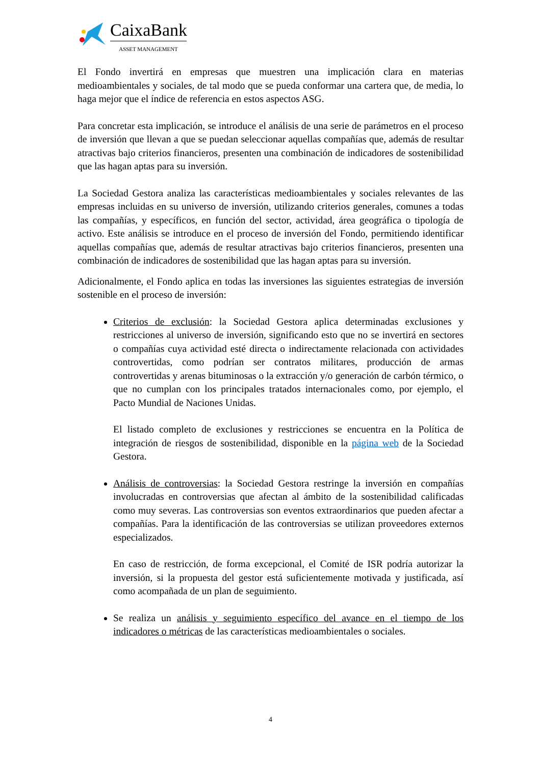CaixaBank
ASSET MANAGEMENT
El Fondo invertirá en empresas que muestren una implicación clara en materias medioambientales y sociales, de tal modo que se pueda conformar una cartera que, de media, lo haga mejor que el índice de referencia en estos aspectos ASG.
Para concretar esta implicación, se introduce el análisis de una serie de parámetros en el proceso de inversión que llevan a que se puedan seleccionar aquellas compañías que, además de resultar atractivas bajo criterios financieros, presenten una combinación de indicadores de sostenibilidad que las hagan aptas para su inversión.
La Sociedad Gestora analiza las características medioambientales y sociales relevantes de las empresas incluidas en su universo de inversión, utilizando criterios generales, comunes a todas las compañías, y específicos, en función del sector, actividad, área geográfica o tipología de activo. Este análisis se introduce en el proceso de inversión del Fondo, permitiendo identificar aquellas compañías que, además de resultar atractivas bajo criterios financieros, presenten una combinación de indicadores de sostenibilidad que las hagan aptas para su inversión.
Adicionalmente, el Fondo aplica en todas las inversiones las siguientes estrategias de inversión sostenible en el proceso de inversión:
Criterios de exclusión: la Sociedad Gestora aplica determinadas exclusiones y restricciones al universo de inversión, significando esto que no se invertirá en sectores o compañías cuya actividad esté directa o indirectamente relacionada con actividades controvertidas, como podrían ser contratos militares, producción de armas controvertidas y arenas bituminosas o la extracción y/o generación de carbón térmico, o que no cumplan con los principales tratados internacionales como, por ejemplo, el Pacto Mundial de Naciones Unidas.
El listado completo de exclusiones y restricciones se encuentra en la Política de integración de riesgos de sostenibilidad, disponible en la página web de la Sociedad Gestora.
Análisis de controversias: la Sociedad Gestora restringe la inversión en compañías involucradas en controversias que afectan al ámbito de la sostenibilidad calificadas como muy severas. Las controversias son eventos extraordinarios que pueden afectar a compañías. Para la identificación de las controversias se utilizan proveedores externos especializados.
En caso de restricción, de forma excepcional, el Comité de ISR podría autorizar la inversión, si la propuesta del gestor está suficientemente motivada y justificada, así como acompañada de un plan de seguimiento.
Se realiza un análisis y seguimiento específico del avance en el tiempo de los indicadores o métricas de las características medioambientales o sociales.
4